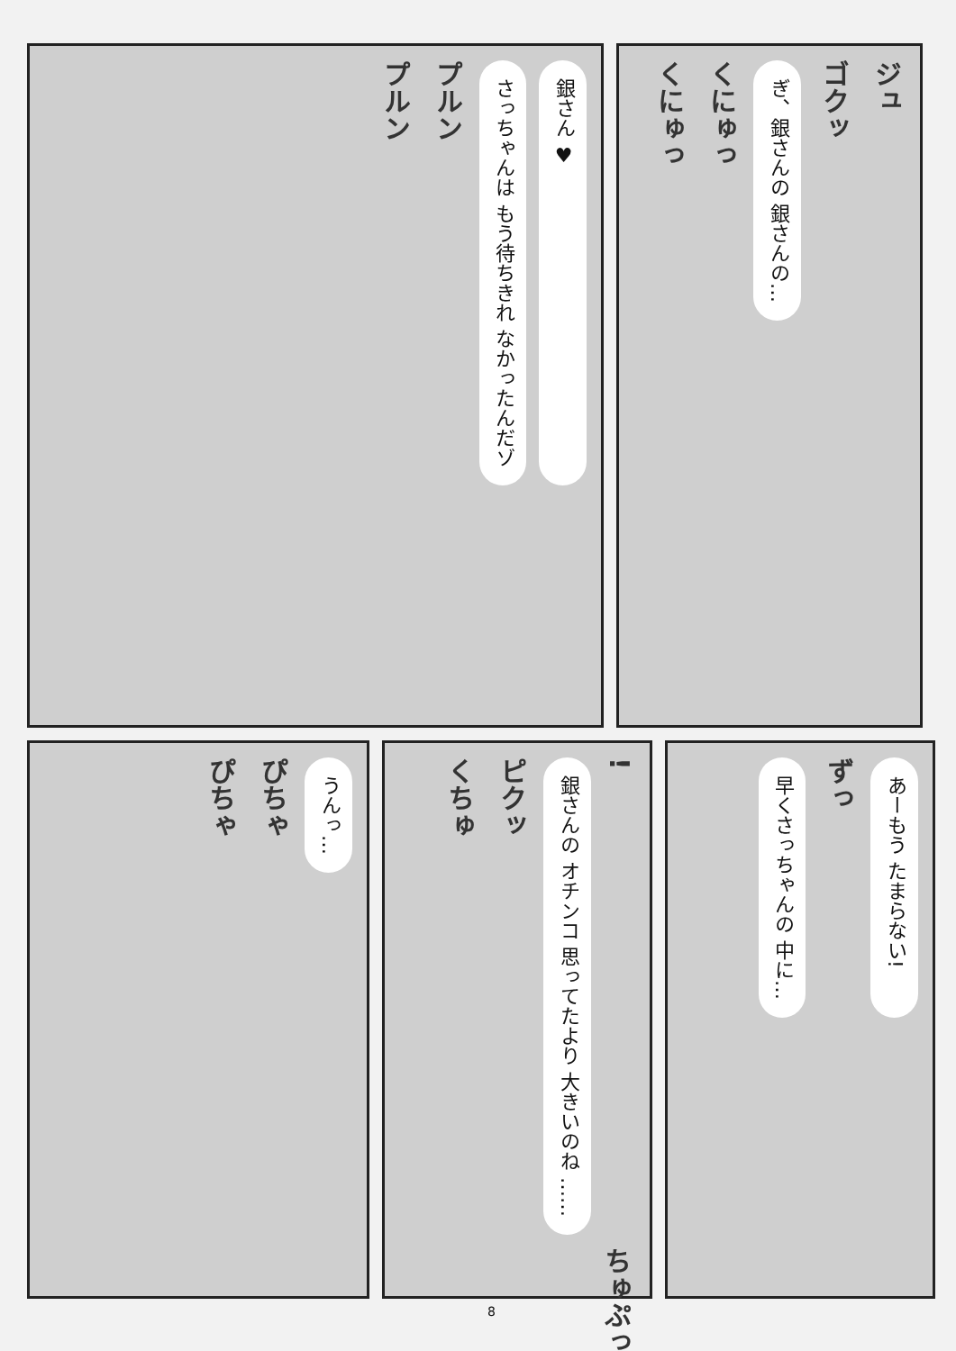銀さん ♥
さっちゃんは もう待ちきれ なかったんだゾ
プルン
プルン
ジュ
ゴクッ
ぎ、銀さんの 銀さんの…
くにゅっ
くにゅっ
うんっ…
ぴちゃ
ぴちゃ
!
銀さんの オチンコ 思ってたより 大きいのね ……
ピクッ
くちゅ
ちゅぷっ
あーもう たまらない!
ずっ
早くさっちゃんの 中に…
8